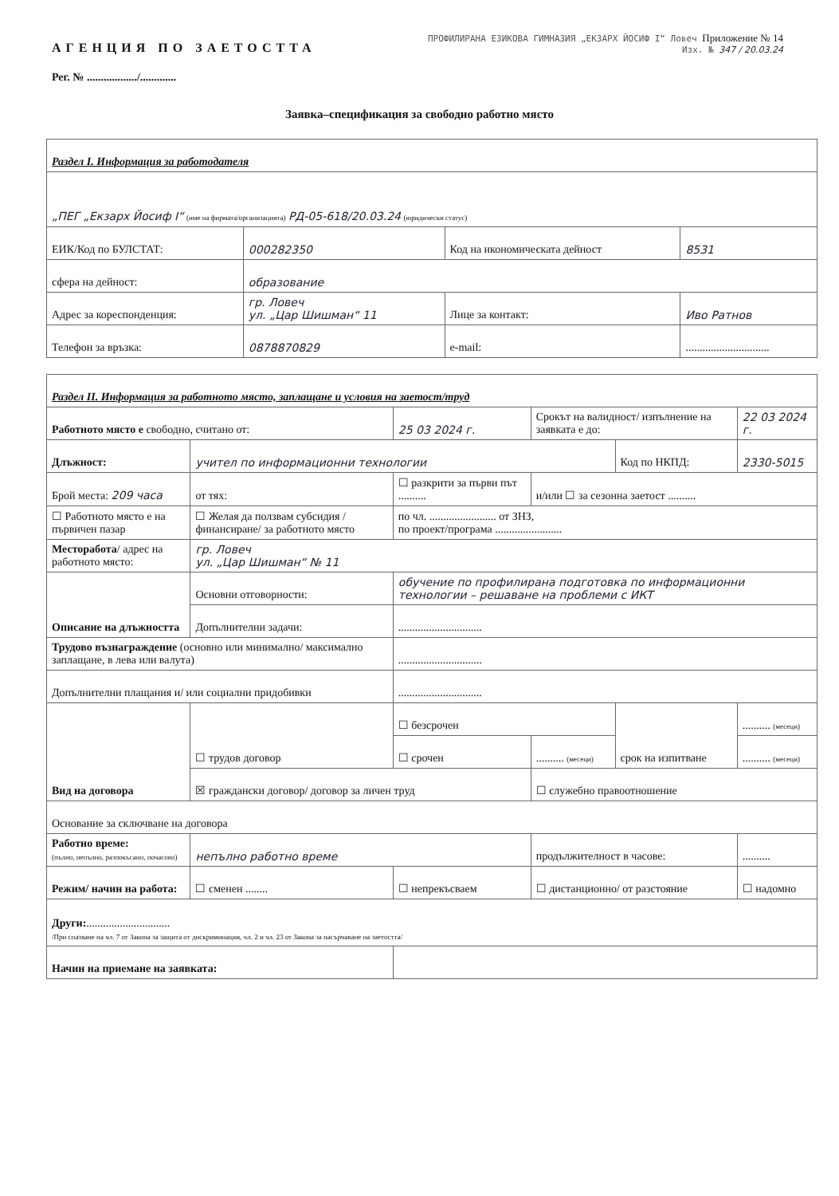АГЕНЦИЯ ПО ЗАЕТОСТТА
ПРОФИЛИРАНА ЕЗИКОВА ГИМНАЗИЯ „ЕКЗАРХ ЙОСИФ I“ Ловеч Приложение № 14
Изх. № 347 / 20.03.24
Рег. № ................../.............
Заявка–спецификация за свободно работно място
| Раздел I. Информация за работодателя | | | |
| „ПЕГ „Екзарх Йосиф I“ (име на фирмата/организацията) РД-05-618/20.03.24 (юридически статус) | | | |
| ЕИК/Код по БУЛСТАТ: | 000282350 | Код на икономическата дейност | 8531 |
| сфера на дейност: | образование | | |
| Адрес за кореспонденция: | гр. Ловеч ул. „Цар Шишман“ 11 | Лице за контакт: | Иво Ратнов |
| Телефон за връзка: | 0878870829 | e-mail: | .............................. |
| Раздел II. Информация за работното място, заплащане и условия на заетост/труд | | | | | |
| Работното място е свободно, считано от: | | 25 03 2024 г. | Срокът на валидност/ изпълнение на заявката е до: | | 22 03 2024 г. |
| Длъжност: | учител по информационни технологии | | | Код по НКПД: | 2330-5015 |
| Брой места: 209 часа | от тях: | ☐ разкрити за първи път .......... | и/или ☐ за сезонна заетост .......... | | |
| ☐ Работното място е на първичен пазар | ☐ Желая да ползвам субсидия /финансиране/ за работното място | по чл. ........................ от ЗНЗ, по проект/програма ........................ | | | |
| Месторабота / адрес на работното място: | гр. Ловеч ул. „Цар Шишман“ № 11 | | | | |
| Описание на длъжността | Основни отговорности: | обучение по профилирана подготовка по информационни технологии – решаване на проблеми с ИКТ | | | |
| | Допълнителни задачи: | .............................. | | | |
| Трудово възнаграждение (основно или минимално/ максимално заплащане, в лева или валута) | | .............................. | | | |
| Допълнителни плащания и/ или социални придобивки | | .............................. | | | |
| Вид на договора | ☐ трудов договор | ☐ безсрочен | | срок на изпитване | .......... (месеци) |
| | | ☐ срочен | .......... (месеци) | | .......... (месеци) |
| | ☒ граждански договор/ договор за личен труд | | ☐ служебно правоотношение | | |
| Основание за сключване на договора | | | | | |
| Работно време: (пълно, непълно, разпокъсано, почасово) | непълно работно време | | продължителност в часове: | | .......... |
| Режим/ начин на работа: | ☐ сменен ........ | ☐ непрекъсваем | ☐ дистанционно/ от разстояние | | ☐ надомно |
| Други: .............................. /При спазване на чл. 7 от Закона за защита от дискриминация, чл. 2 и чл. 23 от Закона за насърчаване на заетостта/ | | | | | |
| Начин на приемане на заявката: | | | | | |